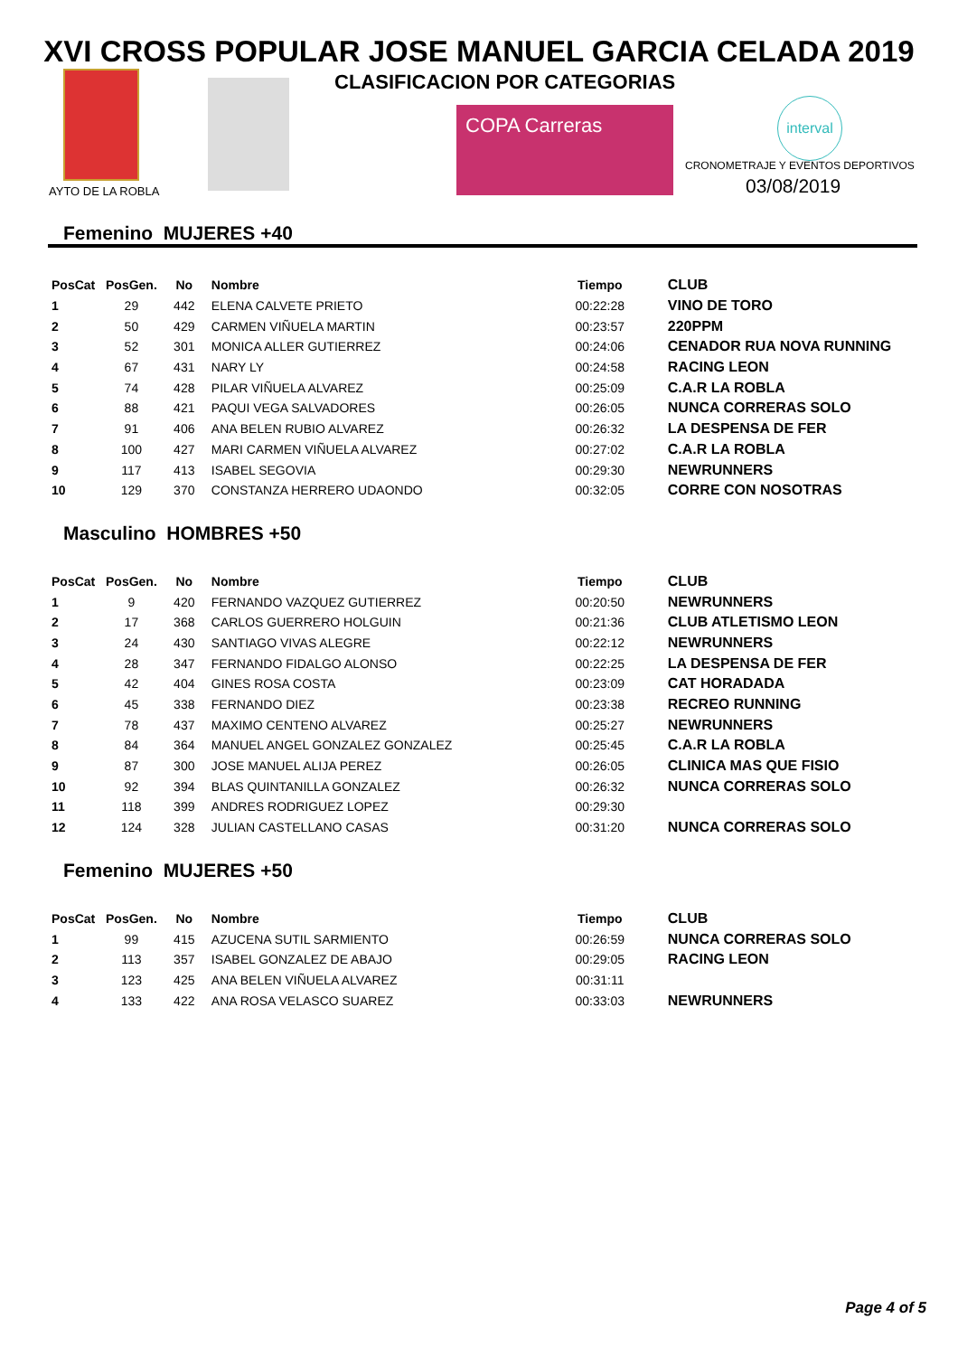XVI CROSS POPULAR JOSE MANUEL GARCIA CELADA 2019
CLASIFICACION POR CATEGORIAS
AYTO DE LA ROBLA
COPA Carreras
interval
CRONOMETRAJE Y EVENTOS DEPORTIVOS
03/08/2019
Femenino MUJERES +40
| PosCat | PosGen. | No | Nombre | Tiempo | CLUB |
| --- | --- | --- | --- | --- | --- |
| 1 | 29 | 442 | ELENA CALVETE PRIETO | 00:22:28 | VINO DE TORO |
| 2 | 50 | 429 | CARMEN VIÑUELA MARTIN | 00:23:57 | 220PPM |
| 3 | 52 | 301 | MONICA ALLER GUTIERREZ | 00:24:06 | CENADOR RUA NOVA RUNNING |
| 4 | 67 | 431 | NARY LY | 00:24:58 | RACING LEON |
| 5 | 74 | 428 | PILAR VIÑUELA ALVAREZ | 00:25:09 | C.A.R LA ROBLA |
| 6 | 88 | 421 | PAQUI VEGA SALVADORES | 00:26:05 | NUNCA CORRERAS SOLO |
| 7 | 91 | 406 | ANA BELEN RUBIO ALVAREZ | 00:26:32 | LA DESPENSA DE FER |
| 8 | 100 | 427 | MARI CARMEN VIÑUELA ALVAREZ | 00:27:02 | C.A.R LA ROBLA |
| 9 | 117 | 413 | ISABEL SEGOVIA | 00:29:30 | NEWRUNNERS |
| 10 | 129 | 370 | CONSTANZA HERRERO UDAONDO | 00:32:05 | CORRE CON NOSOTRAS |
Masculino HOMBRES +50
| PosCat | PosGen. | No | Nombre | Tiempo | CLUB |
| --- | --- | --- | --- | --- | --- |
| 1 | 9 | 420 | FERNANDO VAZQUEZ GUTIERREZ | 00:20:50 | NEWRUNNERS |
| 2 | 17 | 368 | CARLOS GUERRERO HOLGUIN | 00:21:36 | CLUB ATLETISMO LEON |
| 3 | 24 | 430 | SANTIAGO VIVAS ALEGRE | 00:22:12 | NEWRUNNERS |
| 4 | 28 | 347 | FERNANDO FIDALGO ALONSO | 00:22:25 | LA DESPENSA DE FER |
| 5 | 42 | 404 | GINES ROSA COSTA | 00:23:09 | CAT HORADADA |
| 6 | 45 | 338 | FERNANDO DIEZ | 00:23:38 | RECREO RUNNING |
| 7 | 78 | 437 | MAXIMO CENTENO ALVAREZ | 00:25:27 | NEWRUNNERS |
| 8 | 84 | 364 | MANUEL ANGEL GONZALEZ GONZALEZ | 00:25:45 | C.A.R LA ROBLA |
| 9 | 87 | 300 | JOSE MANUEL ALIJA PEREZ | 00:26:05 | CLINICA MAS QUE FISIO |
| 10 | 92 | 394 | BLAS QUINTANILLA GONZALEZ | 00:26:32 | NUNCA CORRERAS SOLO |
| 11 | 118 | 399 | ANDRES RODRIGUEZ LOPEZ | 00:29:30 | |
| 12 | 124 | 328 | JULIAN CASTELLANO CASAS | 00:31:20 | NUNCA CORRERAS SOLO |
Femenino MUJERES +50
| PosCat | PosGen. | No | Nombre | Tiempo | CLUB |
| --- | --- | --- | --- | --- | --- |
| 1 | 99 | 415 | AZUCENA SUTIL SARMIENTO | 00:26:59 | NUNCA CORRERAS SOLO |
| 2 | 113 | 357 | ISABEL GONZALEZ DE ABAJO | 00:29:05 | RACING LEON |
| 3 | 123 | 425 | ANA BELEN VIÑUELA ALVAREZ | 00:31:11 | |
| 4 | 133 | 422 | ANA ROSA VELASCO SUAREZ | 00:33:03 | NEWRUNNERS |
Page 4 of 5